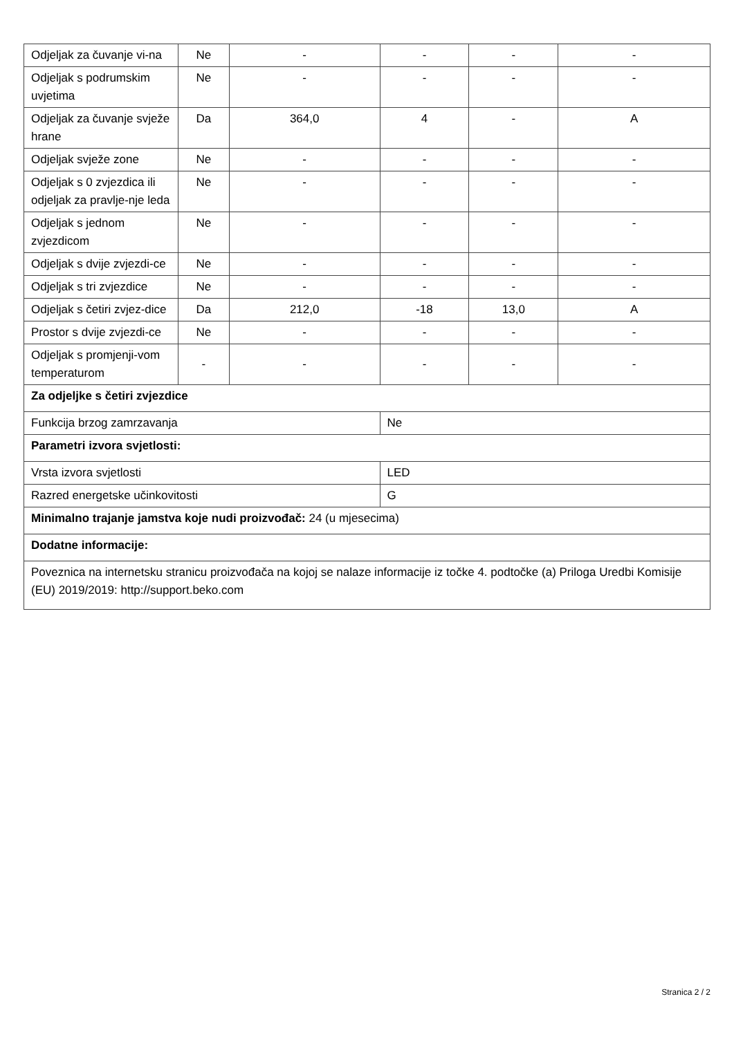| Odjeljak za čuvanje vi-na | Ne | - | - | - | - |
| Odjeljak s podrumskim uvjetima | Ne | - | - | - | - |
| Odjeljak za čuvanje svježe hrane | Da | 364,0 | 4 | - | A |
| Odjeljak svježe zone | Ne | - | - | - | - |
| Odjeljak s 0 zvjezdica ili odjeljak za pravlje-nje leda | Ne | - | - | - | - |
| Odjeljak s jednom zvjezdicom | Ne | - | - | - | - |
| Odjeljak s dvije zvjezdi-ce | Ne | - | - | - | - |
| Odjeljak s tri zvjezdice | Ne | - | - | - | - |
| Odjeljak s četiri zvjez-dice | Da | 212,0 | -18 | 13,0 | A |
| Prostor s dvije zvjezdi-ce | Ne | - | - | - | - |
| Odjeljak s promjenji-vom temperaturom | - | - | - | - | - |
| Za odjeljke s četiri zvjezdice | | | | | |
| Funkcija brzog zamrzavanja | | | Ne | | |
| Parametri izvora svjetlosti: | | | | | |
| Vrsta izvora svjetlosti | | | LED | | |
| Razred energetske učinkovitosti | | | G | | |
| Minimalno trajanje jamstva koje nudi proizvođač: 24 (u mjesecima) | | | | | |
| Dodatne informacije: | | | | | |
| Poveznica na internetsku stranicu proizvođača na kojoj se nalaze informacije iz točke 4. podtočke (a) Priloga Uredbi Komisije (EU) 2019/2019: http://support.beko.com | | | | | |
Stranica 2 / 2